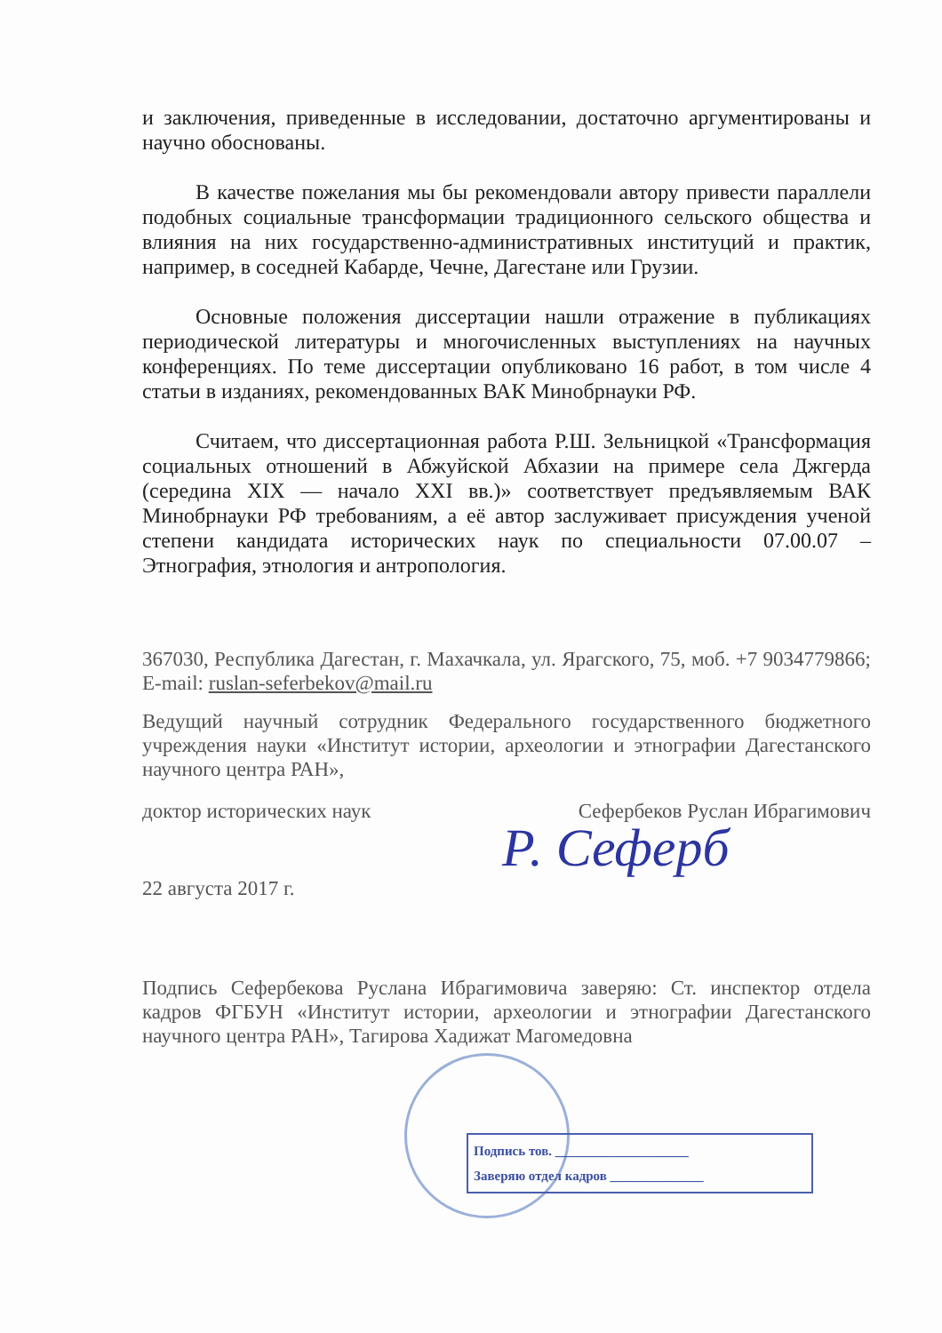и заключения, приведенные в исследовании, достаточно аргументированы и научно обоснованы.
В качестве пожелания мы бы рекомендовали автору привести параллели подобных социальные трансформации традиционного сельского общества и влияния на них государственно-административных институций и практик, например, в соседней Кабарде, Чечне, Дагестане или Грузии.
Основные положения диссертации нашли отражение в публикациях периодической литературы и многочисленных выступлениях на научных конференциях. По теме диссертации опубликовано 16 работ, в том числе 4 статьи в изданиях, рекомендованных ВАК Минобрнауки РФ.
Считаем, что диссертационная работа Р.Ш. Зельницкой «Трансформация социальных отношений в Абжуйской Абхазии на примере села Джгерда (середина XIX — начало XXI вв.)» соответствует предъявляемым ВАК Минобрнауки РФ требованиям, а её автор заслуживает присуждения ученой степени кандидата исторических наук по специальности 07.00.07 – Этнография, этнология и антропология.
367030, Республика Дагестан, г. Махачкала, ул. Ярагского, 75, моб. +7 9034779866; E-mail: ruslan-seferbekov@mail.ru
Ведущий научный сотрудник Федерального государственного бюджетного учреждения науки «Институт истории, археологии и этнографии Дагестанского научного центра РАН»,
доктор исторических наук Сефербеков Руслан Ибрагимович
22 августа 2017 г.
Подпись Сефербекова Руслана Ибрагимовича заверяю: Ст. инспектор отдела кадров ФГБУН «Институт истории, археологии и этнографии Дагестанского научного центра РАН», Тагирова Хадижат Магомедовна
Р. Сеферб
Подпись тов. ____________________
Заверяю отдел кадров ______________